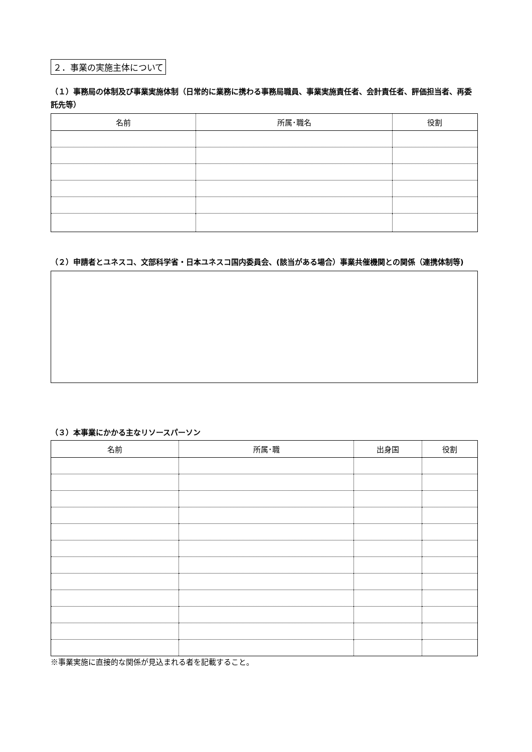２．事業の実施主体について
（１）事務局の体制及び事業実施体制（日常的に業務に携わる事務局職員、事業実施責任者、会計責任者、評価担当者、再委託先等）
| 名前 | 所属･職名 | 役割 |
| --- | --- | --- |
（２）申請者とユネスコ、文部科学省・日本ユネスコ国内委員会、(該当がある場合）事業共催機関との関係（連携体制等)
（３）本事業にかかる主なリソースパーソン
| 名前 | 所属･職 | 出身国 | 役割 |
| --- | --- | --- | --- |
※事業実施に直接的な関係が見込まれる者を記載すること。